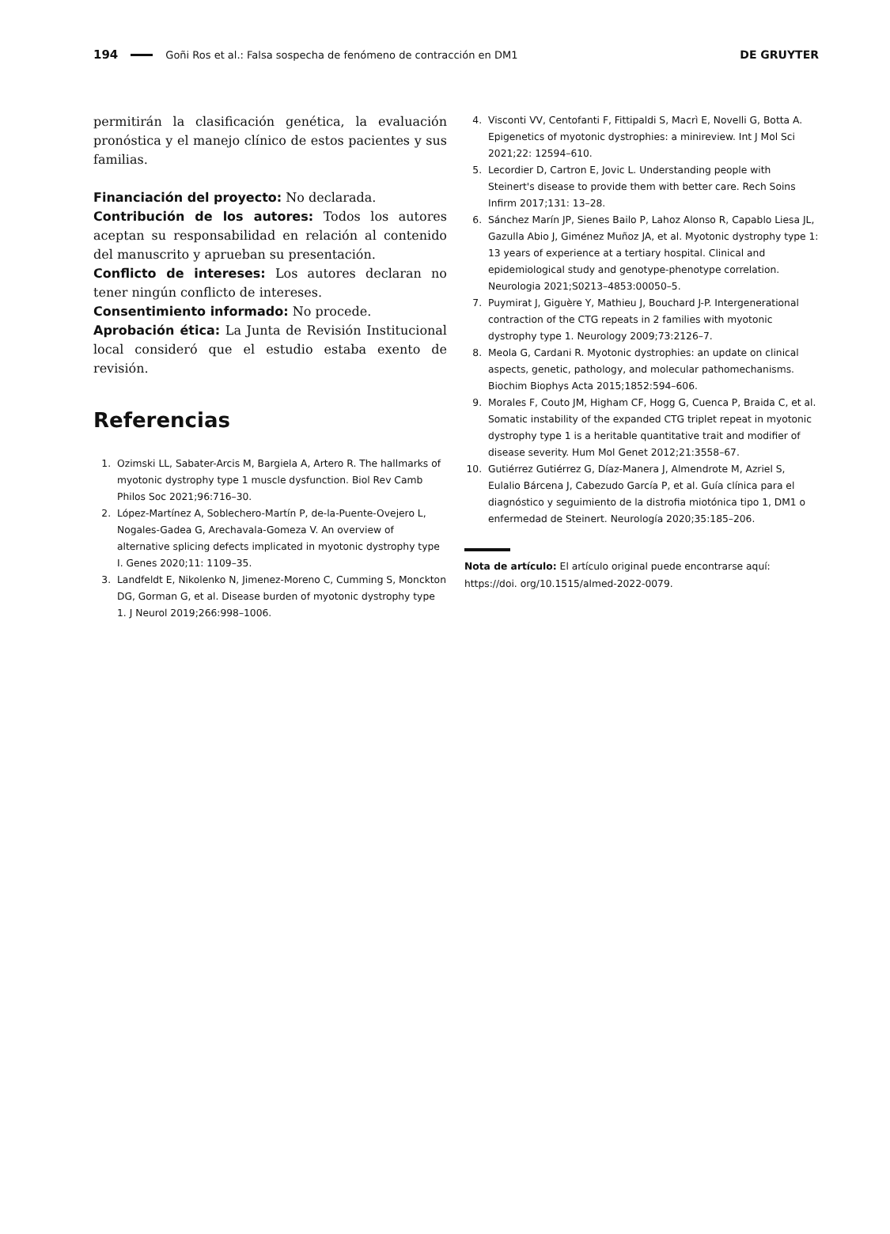194 Goñi Ros et al.: Falsa sospecha de fenómeno de contracción en DM1 DE GRUYTER
permitirán la clasificación genética, la evaluación pronóstica y el manejo clínico de estos pacientes y sus familias.
Financiación del proyecto: No declarada.
Contribución de los autores: Todos los autores aceptan su responsabilidad en relación al contenido del manuscrito y aprueban su presentación.
Conflicto de intereses: Los autores declaran no tener ningún conflicto de intereses.
Consentimiento informado: No procede.
Aprobación ética: La Junta de Revisión Institucional local consideró que el estudio estaba exento de revisión.
Referencias
1. Ozimski LL, Sabater-Arcis M, Bargiela A, Artero R. The hallmarks of myotonic dystrophy type 1 muscle dysfunction. Biol Rev Camb Philos Soc 2021;96:716–30.
2. López-Martínez A, Soblechero-Martín P, de-la-Puente-Ovejero L, Nogales-Gadea G, Arechavala-Gomeza V. An overview of alternative splicing defects implicated in myotonic dystrophy type I. Genes 2020;11: 1109–35.
3. Landfeldt E, Nikolenko N, Jimenez-Moreno C, Cumming S, Monckton DG, Gorman G, et al. Disease burden of myotonic dystrophy type 1. J Neurol 2019;266:998–1006.
4. Visconti VV, Centofanti F, Fittipaldi S, Macrì E, Novelli G, Botta A. Epigenetics of myotonic dystrophies: a minireview. Int J Mol Sci 2021;22: 12594–610.
5. Lecordier D, Cartron E, Jovic L. Understanding people with Steinert's disease to provide them with better care. Rech Soins Infirm 2017;131: 13–28.
6. Sánchez Marín JP, Sienes Bailo P, Lahoz Alonso R, Capablo Liesa JL, Gazulla Abio J, Giménez Muñoz JA, et al. Myotonic dystrophy type 1: 13 years of experience at a tertiary hospital. Clinical and epidemiological study and genotype-phenotype correlation. Neurologia 2021;S0213–4853:00050–5.
7. Puymirat J, Giguère Y, Mathieu J, Bouchard J-P. Intergenerational contraction of the CTG repeats in 2 families with myotonic dystrophy type 1. Neurology 2009;73:2126–7.
8. Meola G, Cardani R. Myotonic dystrophies: an update on clinical aspects, genetic, pathology, and molecular pathomechanisms. Biochim Biophys Acta 2015;1852:594–606.
9. Morales F, Couto JM, Higham CF, Hogg G, Cuenca P, Braida C, et al. Somatic instability of the expanded CTG triplet repeat in myotonic dystrophy type 1 is a heritable quantitative trait and modifier of disease severity. Hum Mol Genet 2012;21:3558–67.
10. Gutiérrez Gutiérrez G, Díaz-Manera J, Almendrote M, Azriel S, Eulalio Bárcena J, Cabezudo García P, et al. Guía clínica para el diagnóstico y seguimiento de la distrofia miotónica tipo 1, DM1 o enfermedad de Steinert. Neurología 2020;35:185–206.
Nota de artículo: El artículo original puede encontrarse aquí: https://doi. org/10.1515/almed-2022-0079.